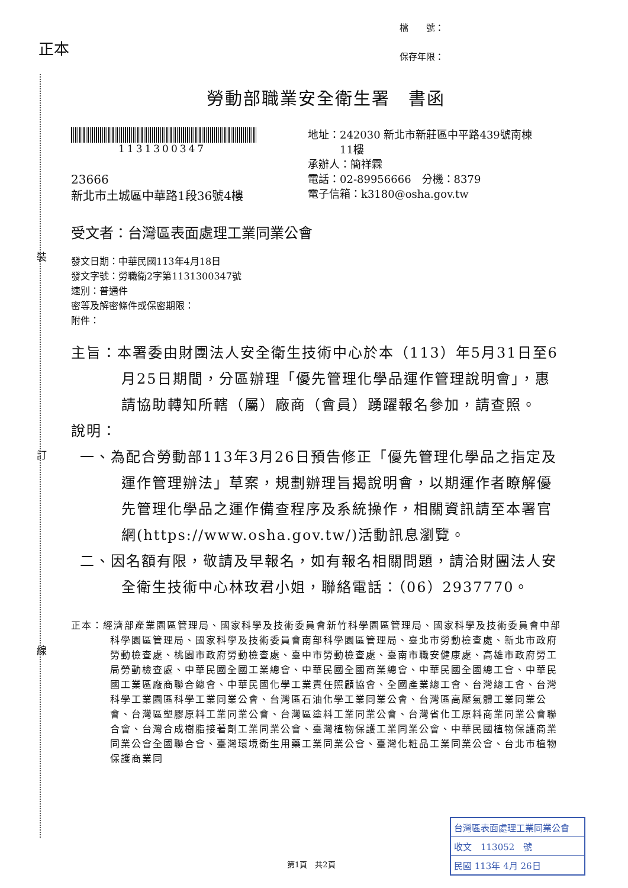裝
訂
線
正本
檔　　號：
保存年限：
勞動部職業安全衛生署　書函
1131300347
23666
新北市土城區中華路1段36號4樓
地址：242030 新北市新莊區中平路439號南棟
　　　11樓
承辦人：簡祥霖
電話：02-89956666　分機：8379
電子信箱：k3180@osha.gov.tw
受文者：台灣區表面處理工業同業公會
發文日期：中華民國113年4月18日
發文字號：勞職衛2字第1131300347號
速別：普通件
密等及解密條件或保密期限：
附件：
主旨：本署委由財團法人安全衛生技術中心於本（113）年5月31日至6月25日期間，分區辦理「優先管理化學品運作管理說明會」，惠請協助轉知所轄（屬）廠商（會員）踴躍報名參加，請查照。
說明：
一、為配合勞動部113年3月26日預告修正「優先管理化學品之指定及運作管理辦法」草案，規劃辦理旨揭說明會，以期運作者瞭解優先管理化學品之運作備查程序及系統操作，相關資訊請至本署官網(https://www.osha.gov.tw/)活動訊息瀏覽。
二、因名額有限，敬請及早報名，如有報名相關問題，請洽財團法人安全衛生技術中心林玫君小姐，聯絡電話：（06）2937770。
正本：經濟部產業園區管理局、國家科學及技術委員會新竹科學園區管理局、國家科學及技術委員會中部科學園區管理局、國家科學及技術委員會南部科學園區管理局、臺北市勞動檢查處、新北市政府勞動檢查處、桃園市政府勞動檢查處、臺中市勞動檢查處、臺南市職安健康處、高雄市政府勞工局勞動檢查處、中華民國全國工業總會、中華民國全國商業總會、中華民國全國總工會、中華民國工業區廠商聯合總會、中華民國化學工業責任照顧協會、全國產業總工會、台灣總工會、台灣科學工業園區科學工業同業公會、台灣區石油化學工業同業公會、台灣區高壓氣體工業同業公會、台灣區塑膠原料工業同業公會、台灣區塗料工業同業公會、台灣省化工原料商業同業公會聯合會、台灣合成樹脂接著劑工業同業公會、臺灣植物保護工業同業公會、中華民國植物保護商業同業公會全國聯合會、臺灣環境衛生用藥工業同業公會、臺灣化粧品工業同業公會、台北市植物保護商業同
台灣區表面處理工業同業公會
收文　113052　號
民國 113年 4月 26日
第1頁　共2頁